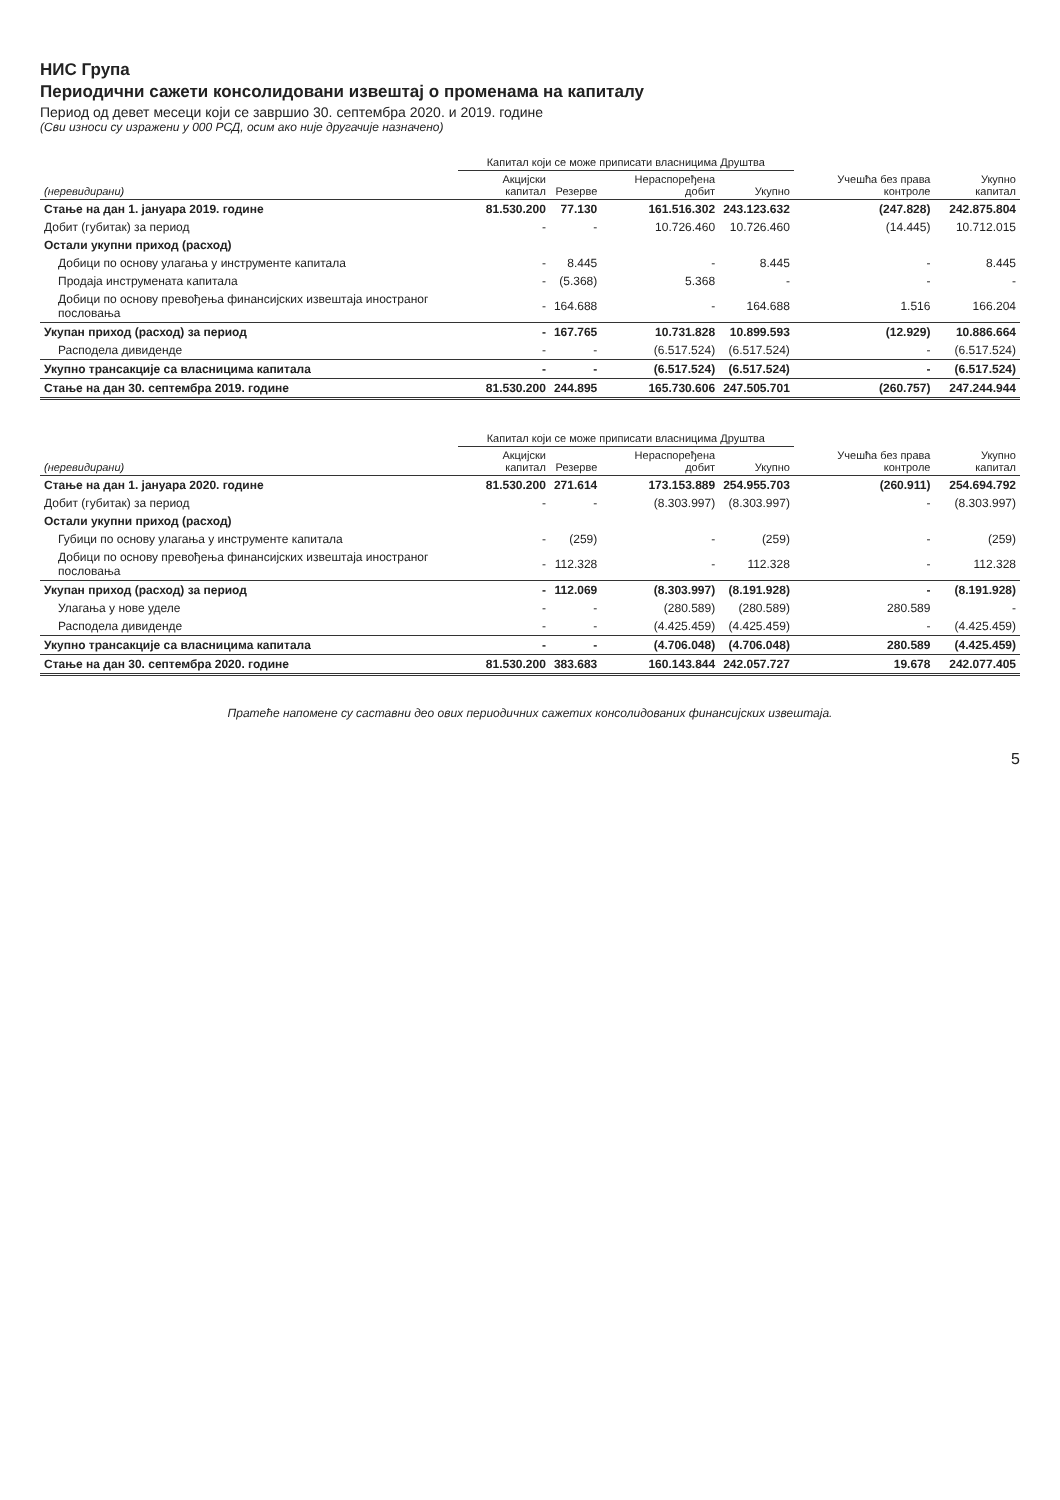НИС Група
Периодични сажети консолидовани извештај о променама на капиталу
Период од девет месеци који се завршио 30. септембра 2020. и 2019. године
(Сви износи су изражени у 000 РСД, осим ако није другачије назначено)
| | Капитал који се може приписати власницима Друштва | | | | | |
| --- | --- | --- | --- | --- | --- | --- |
| (неревидирани) | Акцијски капитал | Резерве | Нераспоређена добит | Укупно | Учешћа без права контроле | Укупно капитал |
| Стање на дан 1. јануара 2019. године | 81.530.200 | 77.130 | 161.516.302 | 243.123.632 | (247.828) | 242.875.804 |
| Добит (губитак) за период | - | - | 10.726.460 | 10.726.460 | (14.445) | 10.712.015 |
| Остали укупни приход (расход) | | | | | | |
| Добици по основу улагања у инструменте капитала | - | 8.445 | - | 8.445 | - | 8.445 |
| Продаја инструмената капитала | - | (5.368) | 5.368 | - | - | - |
| Добици по основу превођења финансијских извештаја иностраног пословања | - | 164.688 | - | 164.688 | 1.516 | 166.204 |
| Укупан приход (расход) за период | - | 167.765 | 10.731.828 | 10.899.593 | (12.929) | 10.886.664 |
| Расподела дивиденде | - | - | (6.517.524) | (6.517.524) | - | (6.517.524) |
| Укупно трансакције са власницима капитала | - | - | (6.517.524) | (6.517.524) | - | (6.517.524) |
| Стање на дан 30. септембра 2019. године | 81.530.200 | 244.895 | 165.730.606 | 247.505.701 | (260.757) | 247.244.944 |
| | Капитал који се може приписати власницима Друштва | | | | | |
| --- | --- | --- | --- | --- | --- | --- |
| (неревидирани) | Акцијски капитал | Резерве | Нераспоређена добит | Укупно | Учешћа без права контроле | Укупно капитал |
| Стање на дан 1. јануара 2020. године | 81.530.200 | 271.614 | 173.153.889 | 254.955.703 | (260.911) | 254.694.792 |
| Добит (губитак) за период | - | - | (8.303.997) | (8.303.997) | - | (8.303.997) |
| Остали укупни приход (расход) | | | | | | |
| Губици по основу улагања у инструменте капитала | - | (259) | - | (259) | - | (259) |
| Добици по основу превођења финансијских извештаја иностраног пословања | - | 112.328 | - | 112.328 | - | 112.328 |
| Укупан приход (расход) за период | - | 112.069 | (8.303.997) | (8.191.928) | - | (8.191.928) |
| Улагања у нове уделе | - | - | (280.589) | (280.589) | 280.589 | - |
| Расподела дивиденде | - | - | (4.425.459) | (4.425.459) | - | (4.425.459) |
| Укупно трансакције са власницима капитала | - | - | (4.706.048) | (4.706.048) | 280.589 | (4.425.459) |
| Стање на дан 30. септембра 2020. године | 81.530.200 | 383.683 | 160.143.844 | 242.057.727 | 19.678 | 242.077.405 |
Пратеће напомене су саставни део ових периодичних сажетих консолидованих финансијских извештаја.
5